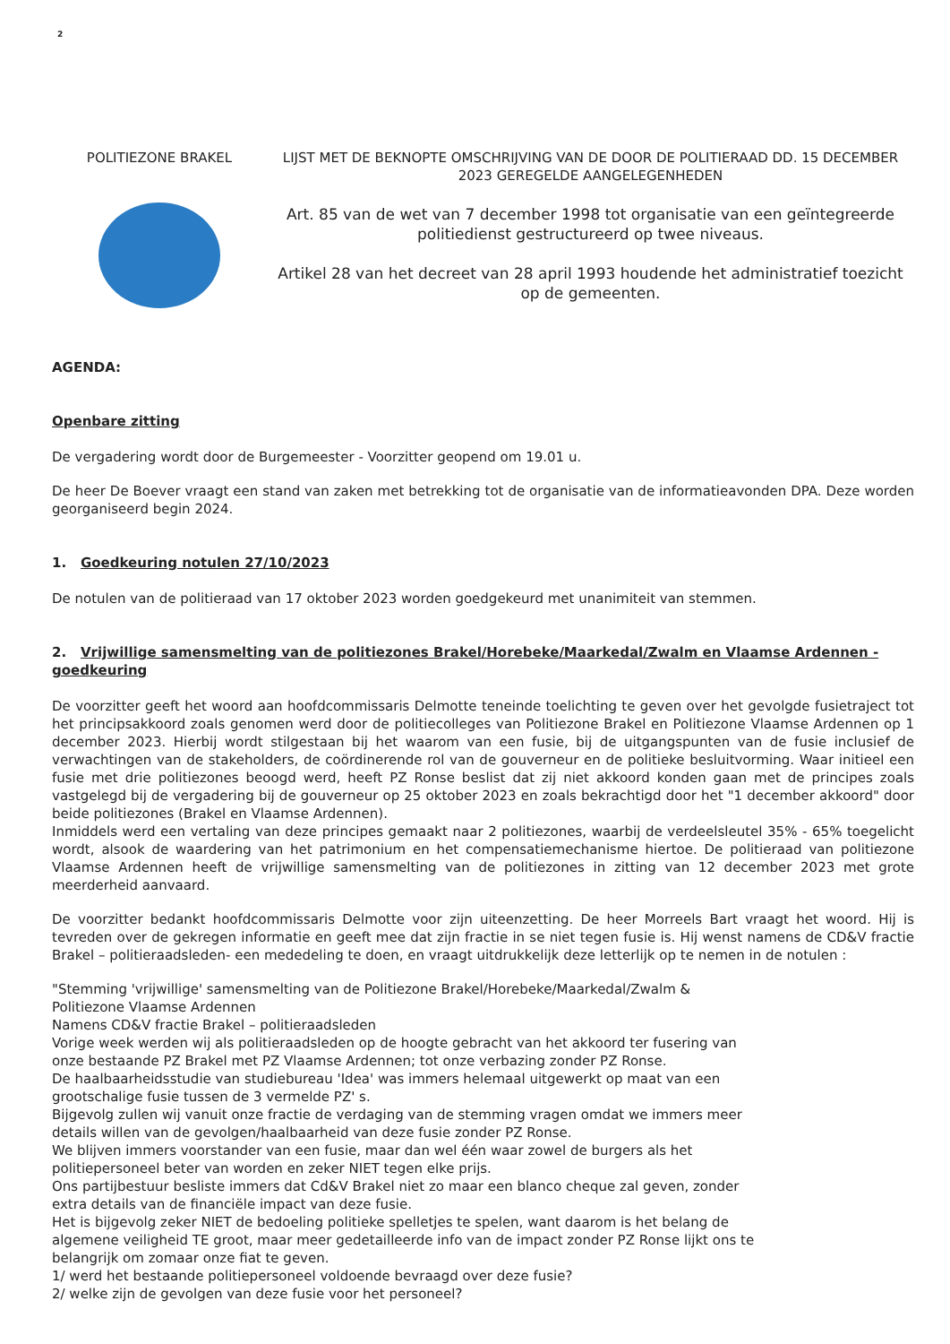2
POLITIEZONE BRAKEL LIJST MET DE BEKNOPTE OMSCHRIJVING VAN DE DOOR DE POLITIERAAD DD. 15 DECEMBER 2023 GEREGELDE AANGELEGENHEDEN
Art. 85 van de wet van 7 december 1998 tot organisatie van een geïntegreerde politiedienst gestructureerd op twee niveaus.
Artikel 28 van het decreet van 28 april 1993 houdende het administratief toezicht op de gemeenten.
AGENDA:
Openbare zitting
De vergadering wordt door de Burgemeester - Voorzitter geopend om 19.01 u.
De heer De Boever vraagt een stand van zaken met betrekking tot de organisatie van de informatieavonden DPA. Deze worden georganiseerd begin 2024.
1. Goedkeuring notulen 27/10/2023
De notulen van de politieraad van 17 oktober 2023 worden goedgekeurd met unanimiteit van stemmen.
2. Vrijwillige samensmelting van de politiezones Brakel/Horebeke/Maarkedal/Zwalm en Vlaamse Ardennen - goedkeuring
De voorzitter geeft het woord aan hoofdcommissaris Delmotte teneinde toelichting te geven over het gevolgde fusietraject tot het principsakkoord zoals genomen werd door de politiecolleges van Politiezone Brakel en Politiezone Vlaamse Ardennen op 1 december 2023. Hierbij wordt stilgestaan bij het waarom van een fusie, bij de uitgangspunten van de fusie inclusief de verwachtingen van de stakeholders, de coördinerende rol van de gouverneur en de politieke besluitvorming. Waar initieel een fusie met drie politiezones beoogd werd, heeft PZ Ronse beslist dat zij niet akkoord konden gaan met de principes zoals vastgelegd bij de vergadering bij de gouverneur op 25 oktober 2023 en zoals bekrachtigd door het "1 december akkoord" door beide politiezones (Brakel en Vlaamse Ardennen).
Inmiddels werd een vertaling van deze principes gemaakt naar 2 politiezones, waarbij de verdeelsleutel 35% - 65% toegelicht wordt, alsook de waardering van het patrimonium en het compensatiemechanisme hiertoe. De politieraad van politiezone Vlaamse Ardennen heeft de vrijwillige samensmelting van de politiezones in zitting van 12 december 2023 met grote meerderheid aanvaard.
De voorzitter bedankt hoofdcommissaris Delmotte voor zijn uiteenzetting. De heer Morreels Bart vraagt het woord. Hij is tevreden over de gekregen informatie en geeft mee dat zijn fractie in se niet tegen fusie is. Hij wenst namens de CD&V fractie Brakel – politieraadsleden- een mededeling te doen, en vraagt uitdrukkelijk deze letterlijk op te nemen in de notulen :
"Stemming 'vrijwillige' samensmelting van de Politiezone Brakel/Horebeke/Maarkedal/Zwalm & Politiezone Vlaamse Ardennen
Namens CD&V fractie Brakel – politieraadsleden
Vorige week werden wij als politieraadsleden op de hoogte gebracht van het akkoord ter fusering van onze bestaande PZ Brakel met PZ Vlaamse Ardennen; tot onze verbazing zonder PZ Ronse.
De haalbaarheidsstudie van studiebureau 'Idea' was immers helemaal uitgewerkt op maat van een grootschalige fusie tussen de 3 vermelde PZ' s.
Bijgevolg zullen wij vanuit onze fractie de verdaging van de stemming vragen omdat we immers meer details willen van de gevolgen/haalbaarheid van deze fusie zonder PZ Ronse.
We blijven immers voorstander van een fusie, maar dan wel één waar zowel de burgers als het politiepersoneel beter van worden en zeker NIET tegen elke prijs.
Ons partijbestuur besliste immers dat Cd&V Brakel niet zo maar een blanco cheque zal geven, zonder extra details van de financiële impact van deze fusie.
Het is bijgevolg zeker NIET de bedoeling politieke spelletjes te spelen, want daarom is het belang de algemene veiligheid TE groot, maar meer gedetailleerde info van de impact zonder PZ Ronse lijkt ons te belangrijk om zomaar onze fiat te geven.
1/ werd het bestaande politiepersoneel voldoende bevraagd over deze fusie?
2/ welke zijn de gevolgen van deze fusie voor het personeel?